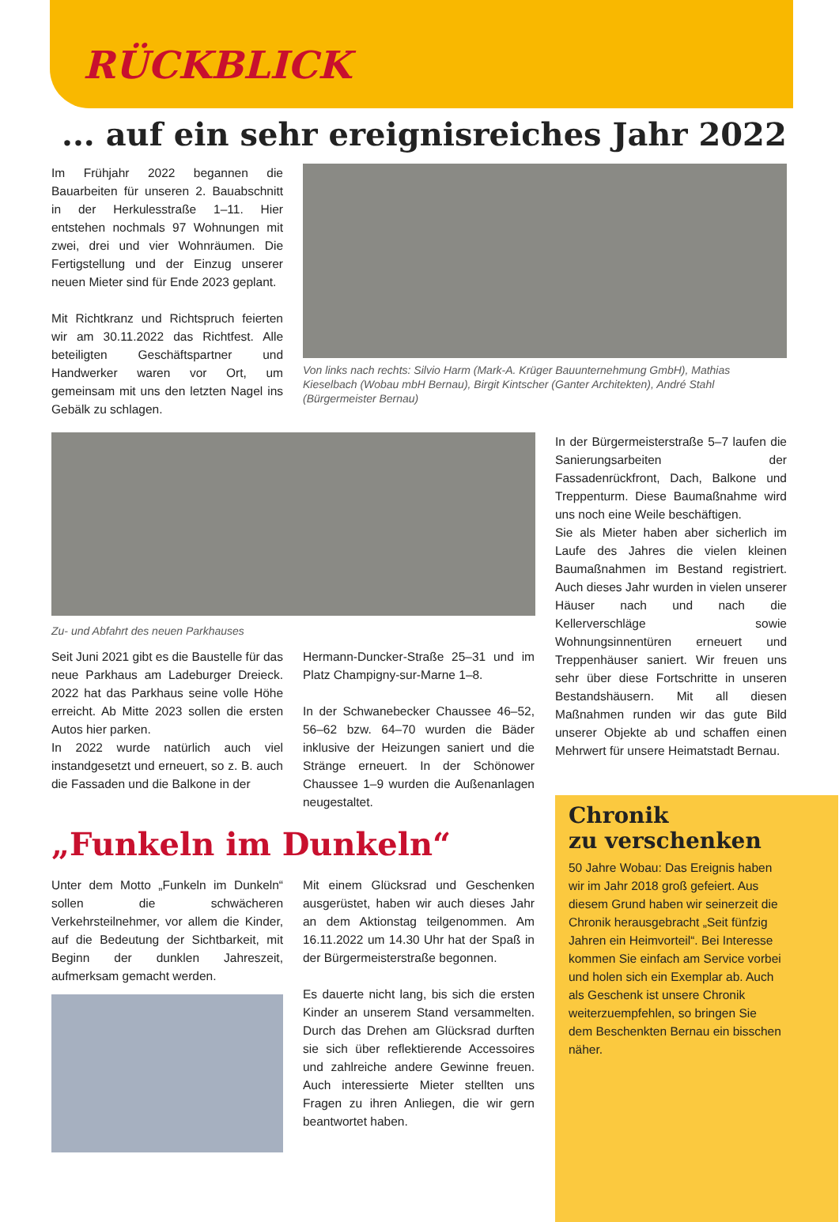RÜCKBLICK
... auf ein sehr ereignisreiches Jahr 2022
Im Frühjahr 2022 begannen die Bauarbeiten für unseren 2. Bauabschnitt in der Herkulesstraße 1–11. Hier entstehen nochmals 97 Wohnungen mit zwei, drei und vier Wohnräumen. Die Fertigstellung und der Einzug unserer neuen Mieter sind für Ende 2023 geplant.
Mit Richtkranz und Richtspruch feierten wir am 30.11.2022 das Richtfest. Alle beteiligten Geschäftspartner und Handwerker waren vor Ort, um gemeinsam mit uns den letzten Nagel ins Gebälk zu schlagen.
Von links nach rechts: Silvio Harm (Mark-A. Krüger Bauunternehmung GmbH), Mathias Kieselbach (Wobau mbH Bernau), Birgit Kintscher (Ganter Architekten), André Stahl (Bürgermeister Bernau)
Zu- und Abfahrt des neuen Parkhauses
Seit Juni 2021 gibt es die Baustelle für das neue Parkhaus am Ladeburger Dreieck. 2022 hat das Parkhaus seine volle Höhe erreicht. Ab Mitte 2023 sollen die ersten Autos hier parken.
In 2022 wurde natürlich auch viel instandgesetzt und erneuert, so z. B. auch die Fassaden und die Balkone in der
Hermann-Duncker-Straße 25–31 und im Platz Champigny-sur-Marne 1–8.
In der Schwanebecker Chaussee 46–52, 56–62 bzw. 64–70 wurden die Bäder inklusive der Heizungen saniert und die Stränge erneuert. In der Schönower Chaussee 1–9 wurden die Außenanlagen neugestaltet.
„Funkeln im Dunkeln“
Unter dem Motto „Funkeln im Dunkeln“ sollen die schwächeren Verkehrsteilnehmer, vor allem die Kinder, auf die Bedeutung der Sichtbarkeit, mit Beginn der dunklen Jahreszeit, aufmerksam gemacht werden.
Mit einem Glücksrad und Geschenken ausgerüstet, haben wir auch dieses Jahr an dem Aktionstag teilgenommen. Am 16.11.2022 um 14.30 Uhr hat der Spaß in der Bürgermeisterstraße begonnen.
Es dauerte nicht lang, bis sich die ersten Kinder an unserem Stand versammelten. Durch das Drehen am Glücksrad durften sie sich über reflektierende Accessoires und zahlreiche andere Gewinne freuen. Auch interessierte Mieter stellten uns Fragen zu ihren Anliegen, die wir gern beantwortet haben.
In der Bürgermeisterstraße 5–7 laufen die Sanierungsarbeiten der Fassadenrückfront, Dach, Balkone und Treppenturm. Diese Baumaßnahme wird uns noch eine Weile beschäftigen.
Sie als Mieter haben aber sicherlich im Laufe des Jahres die vielen kleinen Baumaßnahmen im Bestand registriert. Auch dieses Jahr wurden in vielen unserer Häuser nach und nach die Kellerverschläge sowie Wohnungsinnentüren erneuert und Treppenhäuser saniert. Wir freuen uns sehr über diese Fortschritte in unseren Bestandshäusern. Mit all diesen Maßnahmen runden wir das gute Bild unserer Objekte ab und schaffen einen Mehrwert für unsere Heimatstadt Bernau.
Chronik
zu verschenken
50 Jahre Wobau: Das Ereignis haben wir im Jahr 2018 groß gefeiert. Aus diesem Grund haben wir seinerzeit die Chronik herausgebracht „Seit fünfzig Jahren ein Heimvorteil“. Bei Interesse kommen Sie einfach am Service vorbei und holen sich ein Exemplar ab. Auch als Geschenk ist unsere Chronik weiterzuempfehlen, so bringen Sie dem Beschenkten Bernau ein bisschen näher.